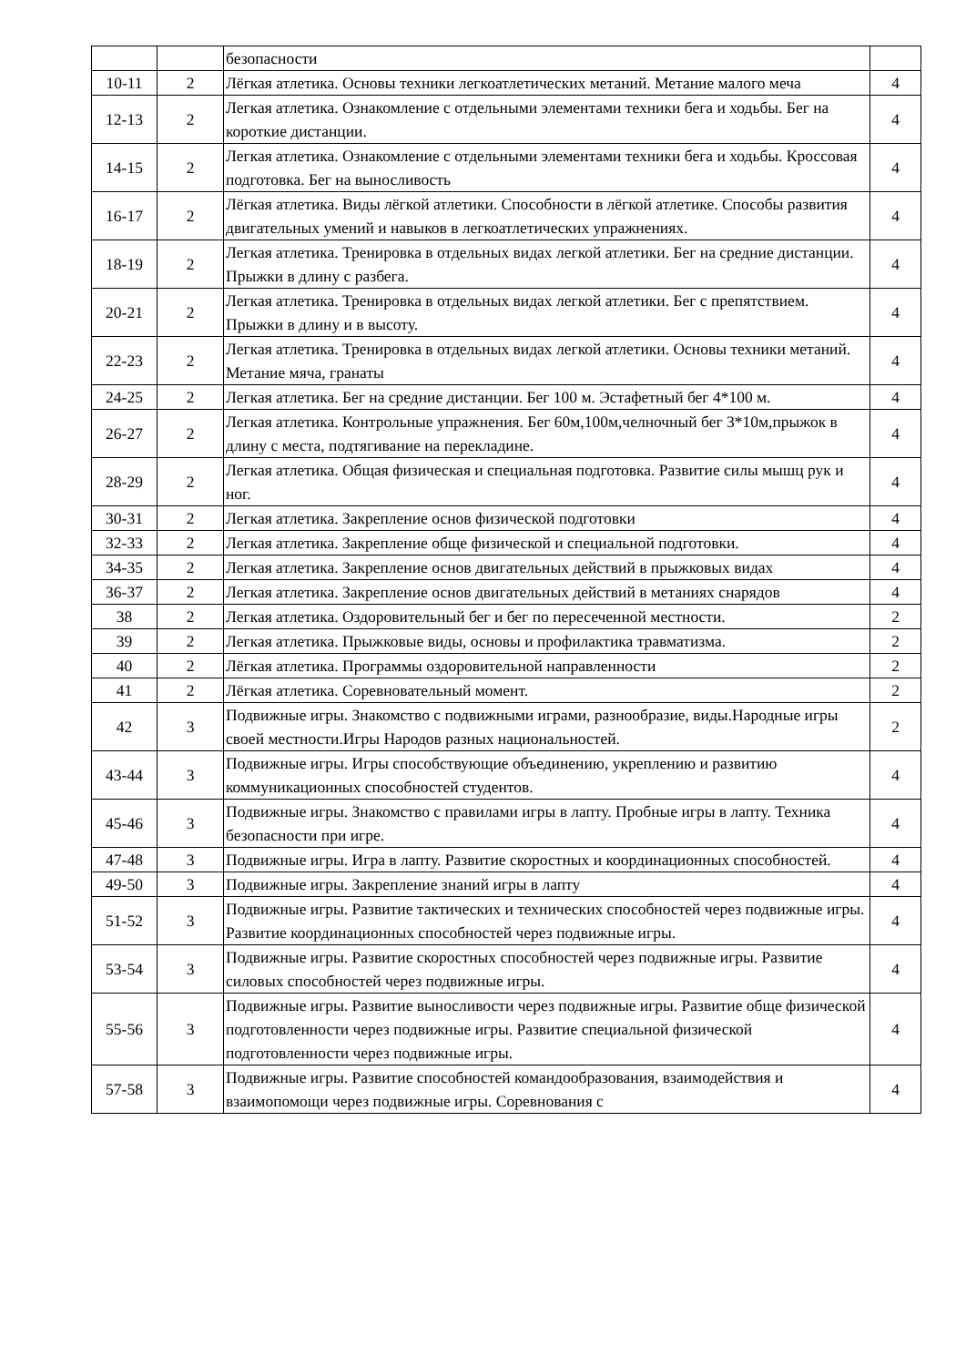| | | безопасности | |
| 10-11 | 2 | Лёгкая атлетика. Основы техники легкоатлетических метаний. Метание малого меча | 4 |
| 12-13 | 2 | Легкая атлетика. Ознакомление с отдельными элементами техники бега и ходьбы. Бег на короткие дистанции. | 4 |
| 14-15 | 2 | Легкая атлетика. Ознакомление с отдельными элементами техники бега и ходьбы. Кроссовая подготовка. Бег на выносливость | 4 |
| 16-17 | 2 | Лёгкая атлетика. Виды лёгкой атлетики. Способности в лёгкой атлетике. Способы развития двигательных умений и навыков в легкоатлетических упражнениях. | 4 |
| 18-19 | 2 | Легкая атлетика. Тренировка в отдельных видах легкой атлетики. Бег на средние дистанции. Прыжки в длину с разбега. | 4 |
| 20-21 | 2 | Легкая атлетика. Тренировка в отдельных видах легкой атлетики. Бег с препятствием. Прыжки в длину и в высоту. | 4 |
| 22-23 | 2 | Легкая атлетика. Тренировка в отдельных видах легкой атлетики. Основы техники метаний. Метание мяча, гранаты | 4 |
| 24-25 | 2 | Легкая атлетика. Бег на средние дистанции. Бег 100 м. Эстафетный бег 4*100 м. | 4 |
| 26-27 | 2 | Легкая атлетика. Контрольные упражнения. Бег 60м,100м,челночный бег 3*10м,прыжок в длину с места, подтягивание на перекладине. | 4 |
| 28-29 | 2 | Легкая атлетика. Общая физическая и специальная подготовка. Развитие силы мышц рук и ног. | 4 |
| 30-31 | 2 | Легкая атлетика. Закрепление основ физической подготовки | 4 |
| 32-33 | 2 | Легкая атлетика. Закрепление обще физической и специальной подготовки. | 4 |
| 34-35 | 2 | Легкая атлетика. Закрепление основ двигательных действий в прыжковых видах | 4 |
| 36-37 | 2 | Легкая атлетика. Закрепление основ двигательных действий в метаниях снарядов | 4 |
| 38 | 2 | Легкая атлетика. Оздоровительный бег и бег по пересеченной местности. | 2 |
| 39 | 2 | Легкая атлетика. Прыжковые виды, основы и профилактика травматизма. | 2 |
| 40 | 2 | Лёгкая атлетика. Программы оздоровительной направленности | 2 |
| 41 | 2 | Лёгкая атлетика. Соревновательный момент. | 2 |
| 42 | 3 | Подвижные игры. Знакомство с подвижными играми, разнообразие, виды.Народные игры своей местности.Игры Народов разных национальностей. | 2 |
| 43-44 | 3 | Подвижные игры. Игры способствующие объединению, укреплению и развитию коммуникационных способностей студентов. | 4 |
| 45-46 | 3 | Подвижные игры. Знакомство с правилами игры в лапту. Пробные игры в лапту. Техника безопасности при игре. | 4 |
| 47-48 | 3 | Подвижные игры. Игра в лапту. Развитие скоростных и координационных способностей. | 4 |
| 49-50 | 3 | Подвижные игры. Закрепление знаний игры в лапту | 4 |
| 51-52 | 3 | Подвижные игры. Развитие тактических и технических способностей через подвижные игры. Развитие координационных способностей через подвижные игры. | 4 |
| 53-54 | 3 | Подвижные игры. Развитие скоростных способностей через подвижные игры. Развитие силовых способностей через подвижные игры. | 4 |
| 55-56 | 3 | Подвижные игры. Развитие выносливости через подвижные игры. Развитие обще физической подготовленности через подвижные игры. Развитие специальной физической подготовленности через подвижные игры. | 4 |
| 57-58 | 3 | Подвижные игры. Развитие способностей командообразования, взаимодействия и взаимопомощи через подвижные игры. Соревнования с | 4 |